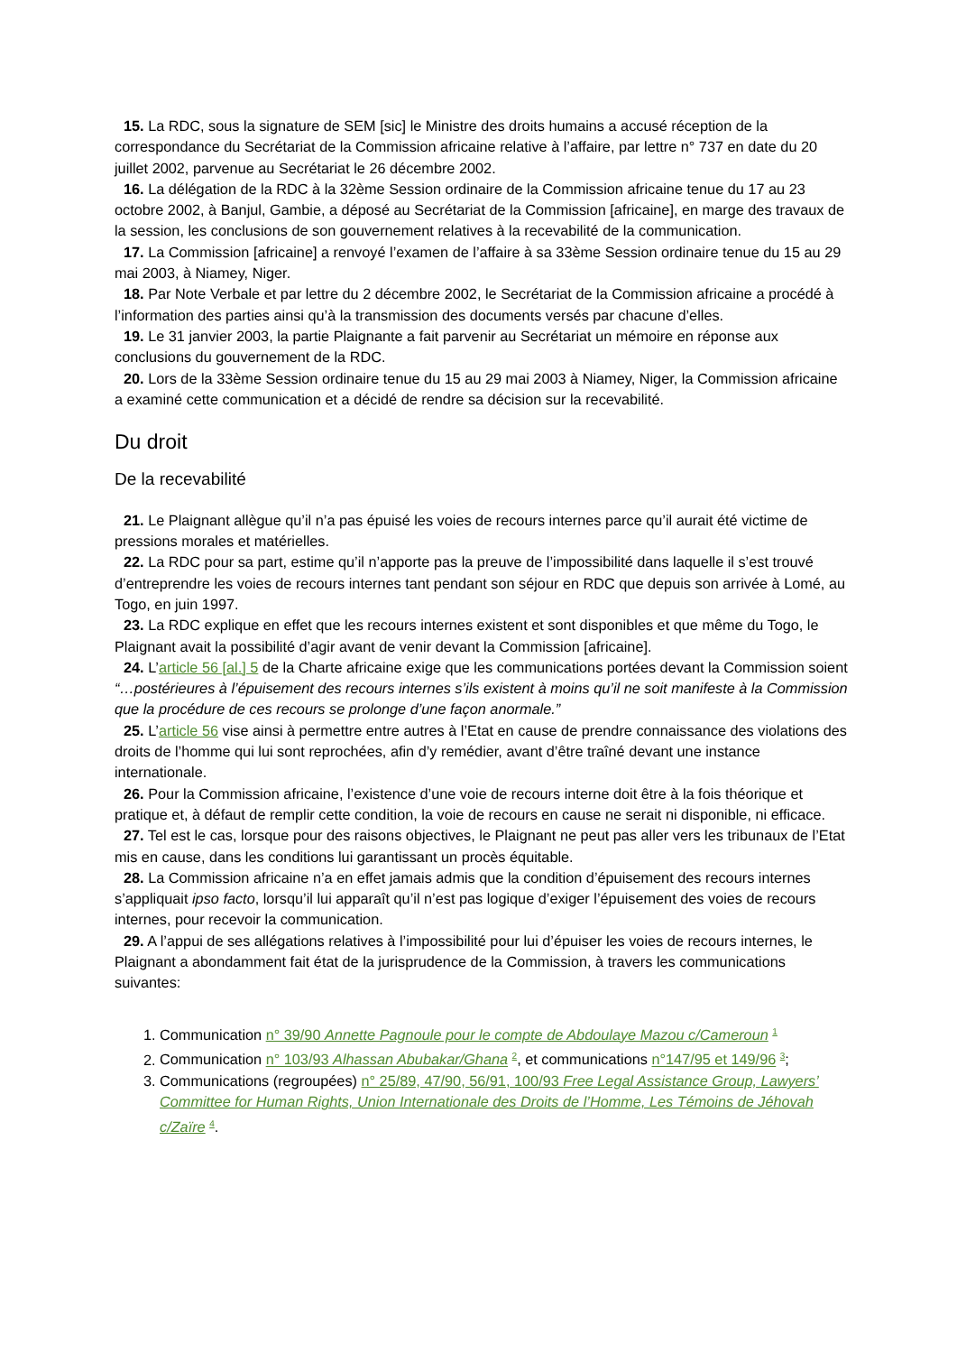15. La RDC, sous la signature de SEM [sic] le Ministre des droits humains a accusé réception de la correspondance du Secrétariat de la Commission africaine relative à l’affaire, par lettre n° 737 en date du 20 juillet 2002, parvenue au Secrétariat le 26 décembre 2002.
16. La délégation de la RDC à la 32ème Session ordinaire de la Commission africaine tenue du 17 au 23 octobre 2002, à Banjul, Gambie, a déposé au Secrétariat de la Commission [africaine], en marge des travaux de la session, les conclusions de son gouvernement relatives à la recevabilité de la communication.
17. La Commission [africaine] a renvoyé l’examen de l’affaire à sa 33ème Session ordinaire tenue du 15 au 29 mai 2003, à Niamey, Niger.
18. Par Note Verbale et par lettre du 2 décembre 2002, le Secrétariat de la Commission africaine a procédé à l’information des parties ainsi qu’à la transmission des documents versés par chacune d’elles.
19. Le 31 janvier 2003, la partie Plaignante a fait parvenir au Secrétariat un mémoire en réponse aux conclusions du gouvernement de la RDC.
20. Lors de la 33ème Session ordinaire tenue du 15 au 29 mai 2003 à Niamey, Niger, la Commission africaine a examiné cette communication et a décidé de rendre sa décision sur la recevabilité.
Du droit
De la recevabilité
21. Le Plaignant allègue qu’il n’a pas épuisé les voies de recours internes parce qu’il aurait été victime de pressions morales et matérielles.
22. La RDC pour sa part, estime qu’il n’apporte pas la preuve de l’impossibilité dans laquelle il s’est trouvé d’entreprendre les voies de recours internes tant pendant son séjour en RDC que depuis son arrivée à Lomé, au Togo, en juin 1997.
23. La RDC explique en effet que les recours internes existent et sont disponibles et que même du Togo, le Plaignant avait la possibilité d’agir avant de venir devant la Commission [africaine].
24. L’article 56 [al.] 5 de la Charte africaine exige que les communications portées devant la Commission soient “…postérieures à l’épuisement des recours internes s’ils existent à moins qu’il ne soit manifeste à la Commission que la procédure de ces recours se prolonge d’une façon anormale.”
25. L’article 56 vise ainsi à permettre entre autres à l’Etat en cause de prendre connaissance des violations des droits de l’homme qui lui sont reprochées, afin d’y remédier, avant d’être traîné devant une instance internationale.
26. Pour la Commission africaine, l’existence d’une voie de recours interne doit être à la fois théorique et pratique et, à défaut de remplir cette condition, la voie de recours en cause ne serait ni disponible, ni efficace.
27. Tel est le cas, lorsque pour des raisons objectives, le Plaignant ne peut pas aller vers les tribunaux de l’Etat mis en cause, dans les conditions lui garantissant un procès équitable.
28. La Commission africaine n’a en effet jamais admis que la condition d’épuisement des recours internes s’appliquait ipso facto, lorsqu’il lui apparaît qu’il n’est pas logique d’exiger l’épuisement des voies de recours internes, pour recevoir la communication.
29. A l’appui de ses allégations relatives à l’impossibilité pour lui d’épuiser les voies de recours internes, le Plaignant a abondamment fait état de la jurisprudence de la Commission, à travers les communications suivantes:
1. Communication n° 39/90 Annette Pagnoule pour le compte de Abdoulaye Mazou c/Cameroun <sup>1</sup>
2. Communication n° 103/93 Alhassan Abubakar/Ghana <sup>2</sup>, et communications n°147/95 et 149/96 <sup>3</sup>;
3. Communications (regroupées) n° 25/89, 47/90, 56/91, 100/93 Free Legal Assistance Group, Lawyers’ Committee for Human Rights, Union Internationale des Droits de l’Homme, Les Témoins de Jéhovah c/Zaïre <sup>4</sup>.